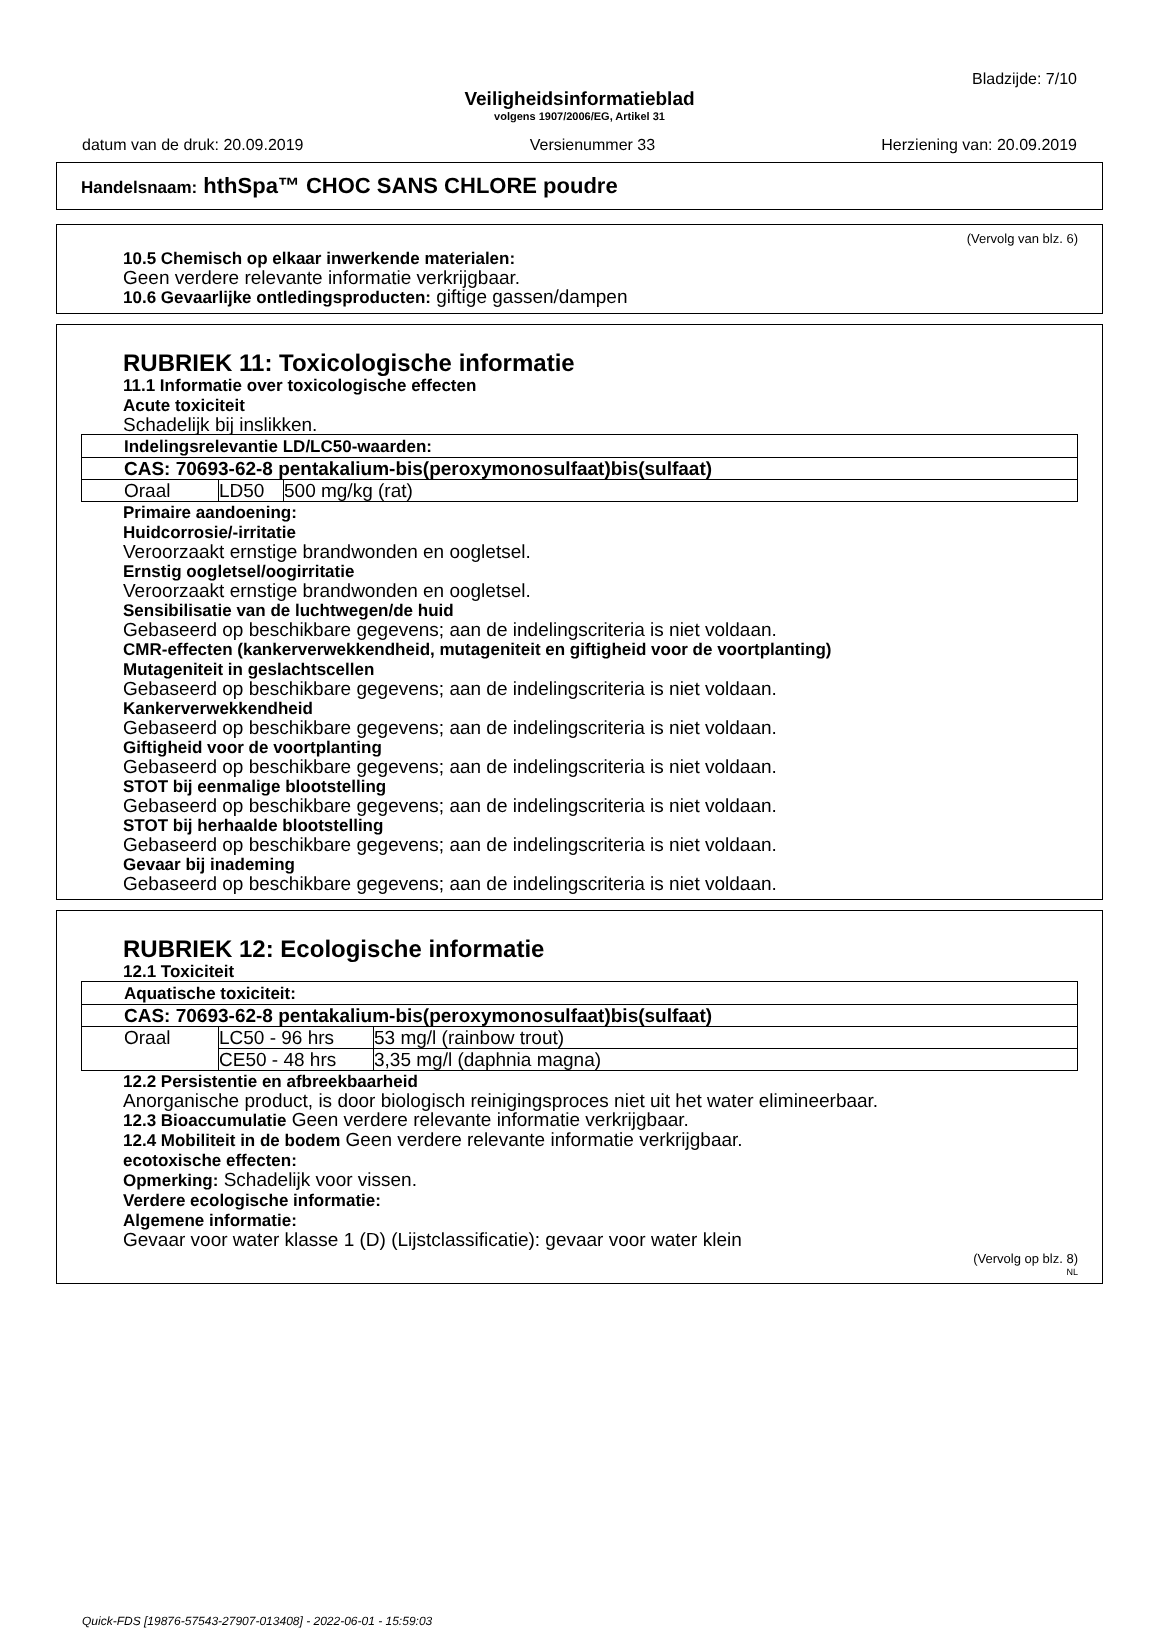Bladzijde: 7/10
Veiligheidsinformatieblad
volgens 1907/2006/EG, Artikel 31
datum van de druk: 20.09.2019 Versienummer 33 Herziening van: 20.09.2019
Handelsnaam: hthSpa™ CHOC SANS CHLORE poudre
(Vervolg van blz. 6)
10.5 Chemisch op elkaar inwerkende materialen:
Geen verdere relevante informatie verkrijgbaar.
10.6 Gevaarlijke ontledingsproducten: giftige gassen/dampen
RUBRIEK 11: Toxicologische informatie
11.1 Informatie over toxicologische effecten
Acute toxiciteit
Schadelijk bij inslikken.
| Indelingsrelevantie LD/LC50-waarden: | | |
| CAS: 70693-62-8 pentakalium-bis(peroxymonosulfaat)bis(sulfaat) | | |
| Oraal | LD50 | 500 mg/kg (rat) |
Primaire aandoening:
Huidcorrosie/-irritatie
Veroorzaakt ernstige brandwonden en oogletsel.
Ernstig oogletsel/oogirritatie
Veroorzaakt ernstige brandwonden en oogletsel.
Sensibilisatie van de luchtwegen/de huid
Gebaseerd op beschikbare gegevens; aan de indelingscriteria is niet voldaan.
CMR-effecten (kankerverwekkendheid, mutageniteit en giftigheid voor de voortplanting)
Mutageniteit in geslachtscellen
Gebaseerd op beschikbare gegevens; aan de indelingscriteria is niet voldaan.
Kankerverwekkendheid
Gebaseerd op beschikbare gegevens; aan de indelingscriteria is niet voldaan.
Giftigheid voor de voortplanting
Gebaseerd op beschikbare gegevens; aan de indelingscriteria is niet voldaan.
STOT bij eenmalige blootstelling
Gebaseerd op beschikbare gegevens; aan de indelingscriteria is niet voldaan.
STOT bij herhaalde blootstelling
Gebaseerd op beschikbare gegevens; aan de indelingscriteria is niet voldaan.
Gevaar bij inademing
Gebaseerd op beschikbare gegevens; aan de indelingscriteria is niet voldaan.
RUBRIEK 12: Ecologische informatie
12.1 Toxiciteit
| Aquatische toxiciteit: | | |
| CAS: 70693-62-8 pentakalium-bis(peroxymonosulfaat)bis(sulfaat) | | |
| Oraal | LC50 - 96 hrs | 53 mg/l (rainbow trout) |
| | CE50 - 48 hrs | 3,35 mg/l (daphnia magna) |
12.2 Persistentie en afbreekbaarheid
Anorganische product, is door biologisch reinigingsproces niet uit het water elimineerbaar.
12.3 Bioaccumulatie Geen verdere relevante informatie verkrijgbaar.
12.4 Mobiliteit in de bodem Geen verdere relevante informatie verkrijgbaar.
ecotoxische effecten:
Opmerking: Schadelijk voor vissen.
Verdere ecologische informatie:
Algemene informatie:
Gevaar voor water klasse 1 (D) (Lijstclassificatie): gevaar voor water klein
(Vervolg op blz. 8)
NL
Quick-FDS [19876-57543-27907-013408] - 2022-06-01 - 15:59:03